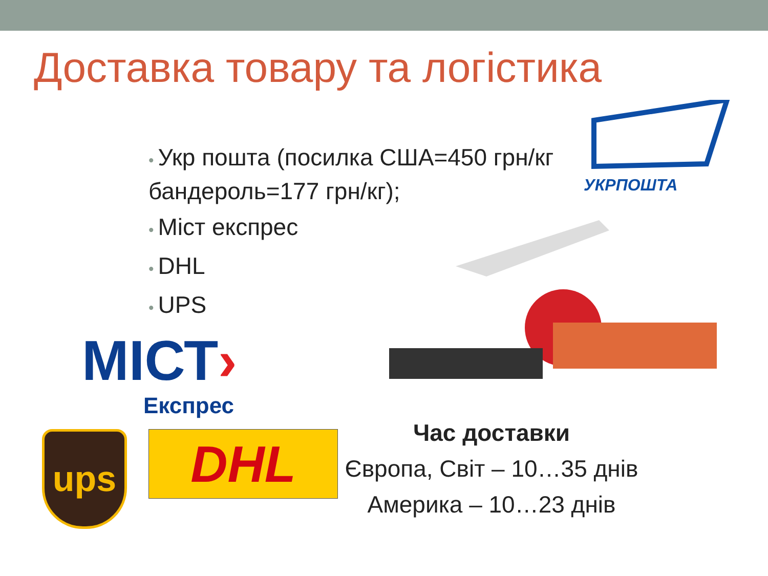Доставка товару та логістика
• Укр пошта (посилка США=450 грн/кг бандероль=177 грн/кг);
• Міст експрес
• DHL
• UPS
УКРПОШТА
МІСТ›
Експрес
ups DHL
Час доставки
Європа, Світ – 10…35 днів
Америка – 10…23 днів